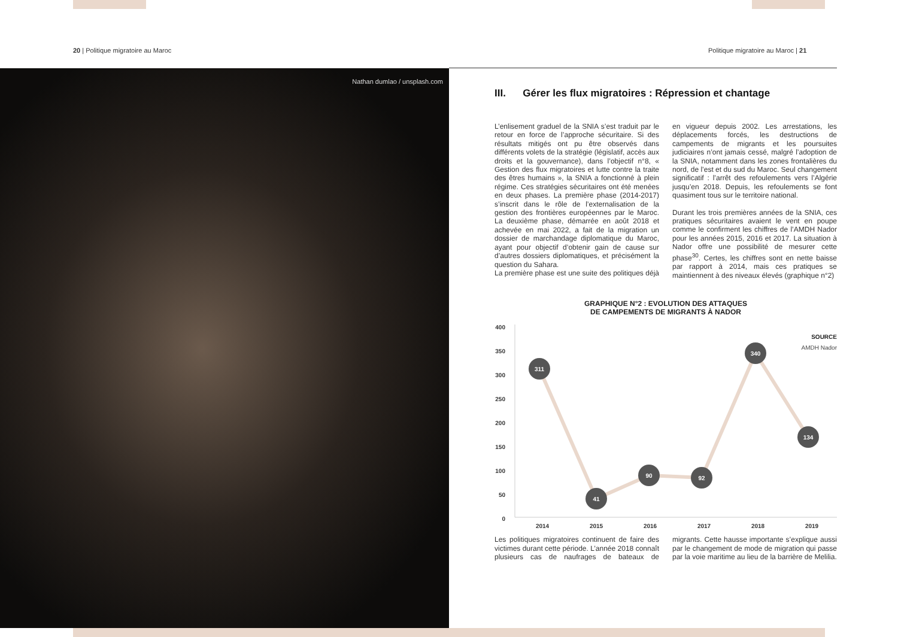20 | Politique migratoire au Maroc
Politique migratoire au Maroc | 21
Nathan dumlao / unsplash.com
III. Gérer les flux migratoires : Répression et chantage
L’enlisement graduel de la SNIA s’est traduit par le retour en force de l’approche sécuritaire. Si des résultats mitigés ont pu être observés dans différents volets de la stratégie (législatif, accès aux droits et la gouvernance), dans l’objectif n°8, « Gestion des flux migratoires et lutte contre la traite des êtres humains », la SNIA a fonctionné à plein régime. Ces stratégies sécuritaires ont été menées en deux phases. La première phase (2014-2017) s’inscrit dans le rôle de l’externalisation de la gestion des frontières européennes par le Maroc. La deuxième phase, démarrée en août 2018 et achevée en mai 2022, a fait de la migration un dossier de marchandage diplomatique du Maroc, ayant pour objectif d’obtenir gain de cause sur d’autres dossiers diplomatiques, et précisément la question du Sahara.
La première phase est une suite des politiques déjà en vigueur depuis 2002. Les arrestations, les déplacements forcés, les destructions de campements de migrants et les poursuites judiciaires n’ont jamais cessé, malgré l’adoption de la SNIA, notamment dans les zones frontalières du nord, de l’est et du sud du Maroc. Seul changement significatif : l’arrêt des refoulements vers l’Algérie jusqu’en 2018. Depuis, les refoulements se font quasiment tous sur le territoire national.
Durant les trois premières années de la SNIA, ces pratiques sécuritaires avaient le vent en poupe comme le confirment les chiffres de l’AMDH Nador pour les années 2015, 2016 et 2017. La situation à Nador offre une possibilité de mesurer cette phase<sup>30</sup>. Certes, les chiffres sont en nette baisse par rapport à 2014, mais ces pratiques se maintiennent à des niveaux élevés (graphique n°2)
GRAPHIQUE N°2 : EVOLUTION DES ATTAQUES
DE CAMPEMENTS DE MIGRANTS À NADOR
400
350
300
250
200
150
100
50
0
311
41
90
92
340
134
2014
2015
2016
2017
2018
2019
SOURCE
AMDH Nador
Les politiques migratoires continuent de faire des victimes durant cette période. L’année 2018 connaît plusieurs cas de naufrages de bateaux de migrants. Cette hausse importante s’explique aussi par le changement de mode de migration qui passe par la voie maritime au lieu de la barrière de Melilia.